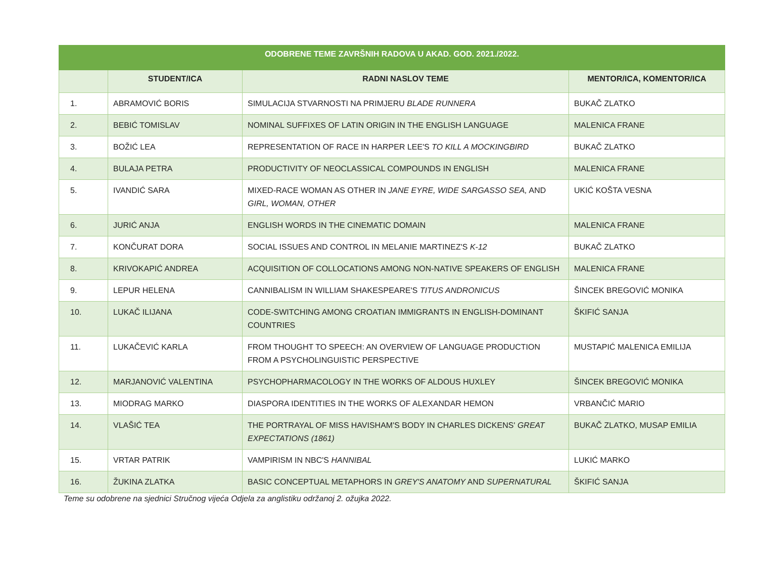| ODOBRENE TEME ZAVRŠNIH RADOVA U AKAD. GOD. 2021./2022. | | | |
| --- | --- | --- | --- |
| | STUDENT/ICA | RADNI NASLOV TEME | MENTOR/ICA, KOMENTOR/ICA |
| 1. | ABRAMOVIĆ BORIS | SIMULACIJA STVARNOSTI NA PRIMJERU BLADE RUNNERA | BUKAČ ZLATKO |
| 2. | BEBIĆ TOMISLAV | NOMINAL SUFFIXES OF LATIN ORIGIN IN THE ENGLISH LANGUAGE | MALENICA FRANE |
| 3. | BOŽIĆ LEA | REPRESENTATION OF RACE IN HARPER LEE'S TO KILL A MOCKINGBIRD | BUKAČ ZLATKO |
| 4. | BULAJA PETRA | PRODUCTIVITY OF NEOCLASSICAL COMPOUNDS IN ENGLISH | MALENICA FRANE |
| 5. | IVANDIĆ SARA | MIXED-RACE WOMAN AS OTHER IN JANE EYRE, WIDE SARGASSO SEA, AND GIRL, WOMAN, OTHER | UKIĆ KOŠTA VESNA |
| 6. | JURIĆ ANJA | ENGLISH WORDS IN THE CINEMATIC DOMAIN | MALENICA FRANE |
| 7. | KONČURAT DORA | SOCIAL ISSUES AND CONTROL IN MELANIE MARTINEZ'S K-12 | BUKAČ ZLATKO |
| 8. | KRIVOKAPIĆ ANDREA | ACQUISITION OF COLLOCATIONS AMONG NON-NATIVE SPEAKERS OF ENGLISH | MALENICA FRANE |
| 9. | LEPUR HELENA | CANNIBALISM IN WILLIAM SHAKESPEARE'S TITUS ANDRONICUS | ŠINCEK BREGOVIĆ MONIKA |
| 10. | LUKAČ ILIJANA | CODE-SWITCHING AMONG CROATIAN IMMIGRANTS IN ENGLISH-DOMINANT COUNTRIES | ŠKIFIĆ SANJA |
| 11. | LUKAČEVIĆ KARLA | FROM THOUGHT TO SPEECH: AN OVERVIEW OF LANGUAGE PRODUCTION FROM A PSYCHOLINGUISTIC PERSPECTIVE | MUSTAPIĆ MALENICA EMILIJA |
| 12. | MARJANOVIĆ VALENTINA | PSYCHOPHARMACOLOGY IN THE WORKS OF ALDOUS HUXLEY | ŠINCEK BREGOVIĆ MONIKA |
| 13. | MIODRAG MARKO | DIASPORA IDENTITIES IN THE WORKS OF ALEXANDAR HEMON | VRBANČIĆ MARIO |
| 14. | VLAŠIĆ TEA | THE PORTRAYAL OF MISS HAVISHAM'S BODY IN CHARLES DICKENS' GREAT EXPECTATIONS (1861) | BUKAČ ZLATKO, MUSAP EMILIA |
| 15. | VRTAR PATRIK | VAMPIRISM IN NBC'S HANNIBAL | LUKIĆ MARKO |
| 16. | ŽUKINA ZLATKA | BASIC CONCEPTUAL METAPHORS IN GREY'S ANATOMY AND SUPERNATURAL | ŠKIFIĆ SANJA |
Teme su odobrene na sjednici Stručnog vijeća Odjela za anglistiku održanoj 2. ožujka 2022.